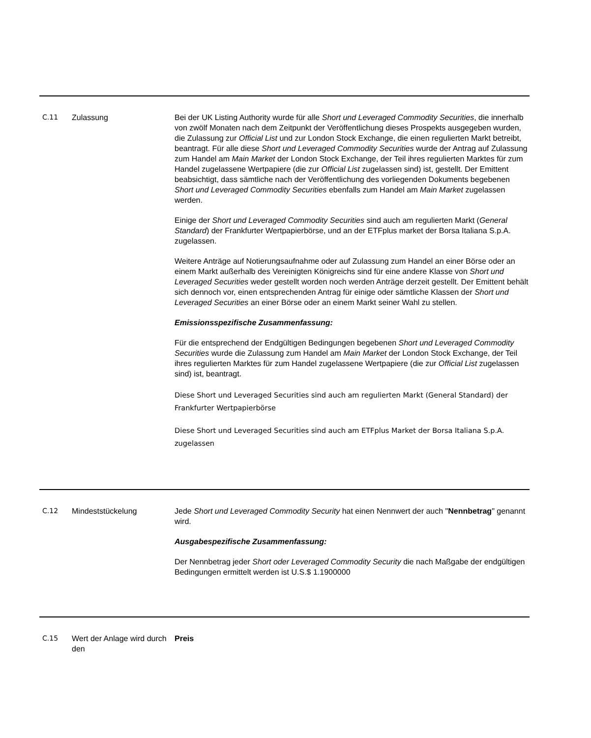| C.11 | Zulassung | Bei der UK Listing Authority wurde für alle Short und Leveraged Commodity Securities , die innerhalb von zwölf Monaten nach dem Zeitpunkt der Veröffentlichung dieses Prospekts ausgegeben wurden, die Zulassung zur Official List und zur London Stock Exchange, die einen regulierten Markt betreibt, beantragt. Für alle diese Short und Leveraged Commodity Securities wurde der Antrag auf Zulassung zum Handel am Main Market der London Stock Exchange, der Teil ihres regulierten Marktes für zum Handel zugelassene Wertpapiere (die zur Official List zugelassen sind) ist, gestellt. Der Emittent beabsichtigt, dass sämtliche nach der Veröffentlichung des vorliegenden Dokuments begebenen Short und Leveraged Commodity Securities ebenfalls zum Handel am Main Market zugelassen werden. Einige der Short und Leveraged Commodity Securities sind auch am regulierten Markt ( General Standard ) der Frankfurter Wertpapierbörse, und an der ETFplus market der Borsa Italiana S.p.A. zugelassen. Weitere Anträge auf Notierungsaufnahme oder auf Zulassung zum Handel an einer Börse oder an einem Markt außerhalb des Vereinigten Königreichs sind für eine andere Klasse von Short und Leveraged Securities weder gestellt worden noch werden Anträge derzeit gestellt. Der Emittent behält sich dennoch vor, einen entsprechenden Antrag für einige oder sämtliche Klassen der Short und Leveraged Securities an einer Börse oder an einem Markt seiner Wahl zu stellen. Emissionsspezifische Zusammenfassung: Für die entsprechend der Endgültigen Bedingungen begebenen Short und Leveraged Commodity Securities wurde die Zulassung zum Handel am Main Market der London Stock Exchange, der Teil ihres regulierten Marktes für zum Handel zugelassene Wertpapiere (die zur Official List zugelassen sind) ist, beantragt. Diese Short und Leveraged Securities sind auch am regulierten Markt (General Standard) der Frankfurter Wertpapierbörse Diese Short und Leveraged Securities sind auch am ETFplus Market der Borsa Italiana S.p.A. zugelassen |
| C.12 | Mindeststückelung | Jede Short und Leveraged Commodity Security hat einen Nennwert der auch " Nennbetrag " genannt wird. Ausgabespezifische Zusammenfassung: Der Nennbetrag jeder Short oder Leveraged Commodity Security die nach Maßgabe der endgültigen Bedingungen ermittelt werden ist U.S.$ 1.1900000 |
| C.15 | Wert der Anlage wird durch den | Preis |